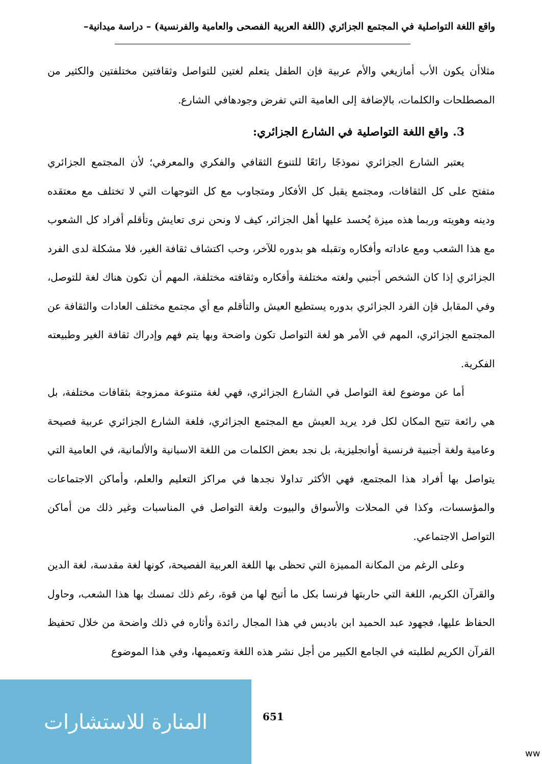واقع اللغة التواصلية في المجتمع الجزائري (اللغة العربية الفصحى والعامية والفرنسية) – دراسة ميدانية–
مثلاأن يكون الأب أمازيغي والأم عربية فإن الطفل يتعلم لغتين للتواصل وثقافتين مختلفتين والكثير من المصطلحات والكلمات، بالإضافة إلى العامية التي تفرض وجودهافي الشارع.
3. واقع اللغة التواصلية في الشارع الجزائري:
يعتبر الشارع الجزائري نموذجًا رائعًا للتنوع الثقافي والفكري والمعرفي؛ لأن المجتمع الجزائري متفتح على كل الثقافات، ومجتمع يقبل كل الأفكار ومتجاوب مع كل التوجهات التي لا تختلف مع معتقده ودينه وهويته وربما هذه ميزة يُحسد عليها أهل الجزائر، كيف لا ونحن نرى تعايش وتأقلم أفراد كل الشعوب مع هذا الشعب ومع عاداته وأفكاره وتقبله هو بدوره للآخر، وحب اكتشاف ثقافة الغير، فلا مشكلة لدى الفرد الجزائري إذا كان الشخص أجنبي ولغته مختلفة وأفكاره وثقافته مختلفة، المهم أن تكون هناك لغة للتوصل، وفي المقابل فإن الفرد الجزائري بدوره يستطيع العيش والتأقلم مع أي مجتمع مختلف العادات والثقافة عن المجتمع الجزائري، المهم في الأمر هو لغة التواصل تكون واضحة وبها يتم فهم وإدراك ثقافة الغير وطبيعته الفكرية.
أما عن موضوع لغة التواصل في الشارع الجزائري، فهي لغة متنوعة ممزوجة بثقافات مختلفة، بل هي رائعة تتيح المكان لكل فرد يريد العيش مع المجتمع الجزائري، فلغة الشارع الجزائري عربية فصيحة وعامية ولغة أجنبية فرنسية أوانجليزية، بل نجد بعض الكلمات من اللغة الاسبانية والألمانية، في العامية التي يتواصل بها أفراد هذا المجتمع، فهي الأكثر تداولا نجدها في مراكز التعليم والعلم، وأماكن الاجتماعات والمؤسسات، وكذا في المحلات والأسواق والبيوت ولغة التواصل في المناسبات وغير ذلك من أماكن التواصل الاجتماعي.
وعلى الرغم من المكانة المميزة التي تحظى بها اللغة العربية الفصيحة، كونها لغة مقدسة، لغة الدين والقرآن الكريم، اللغة التي حاربتها فرنسا بكل ما أتيح لها من قوة، رغم ذلك تمسك بها هذا الشعب، وحاول الحفاظ عليها، فجهود عبد الحميد ابن باديس في هذا المجال رائدة وأثاره في ذلك واضحة من خلال تحفيظ القرآن الكريم لطلبته في الجامع الكبير من أجل نشر هذه اللغة وتعميمها، وفي هذا الموضوع
المنارة للاستشارات
651
ww